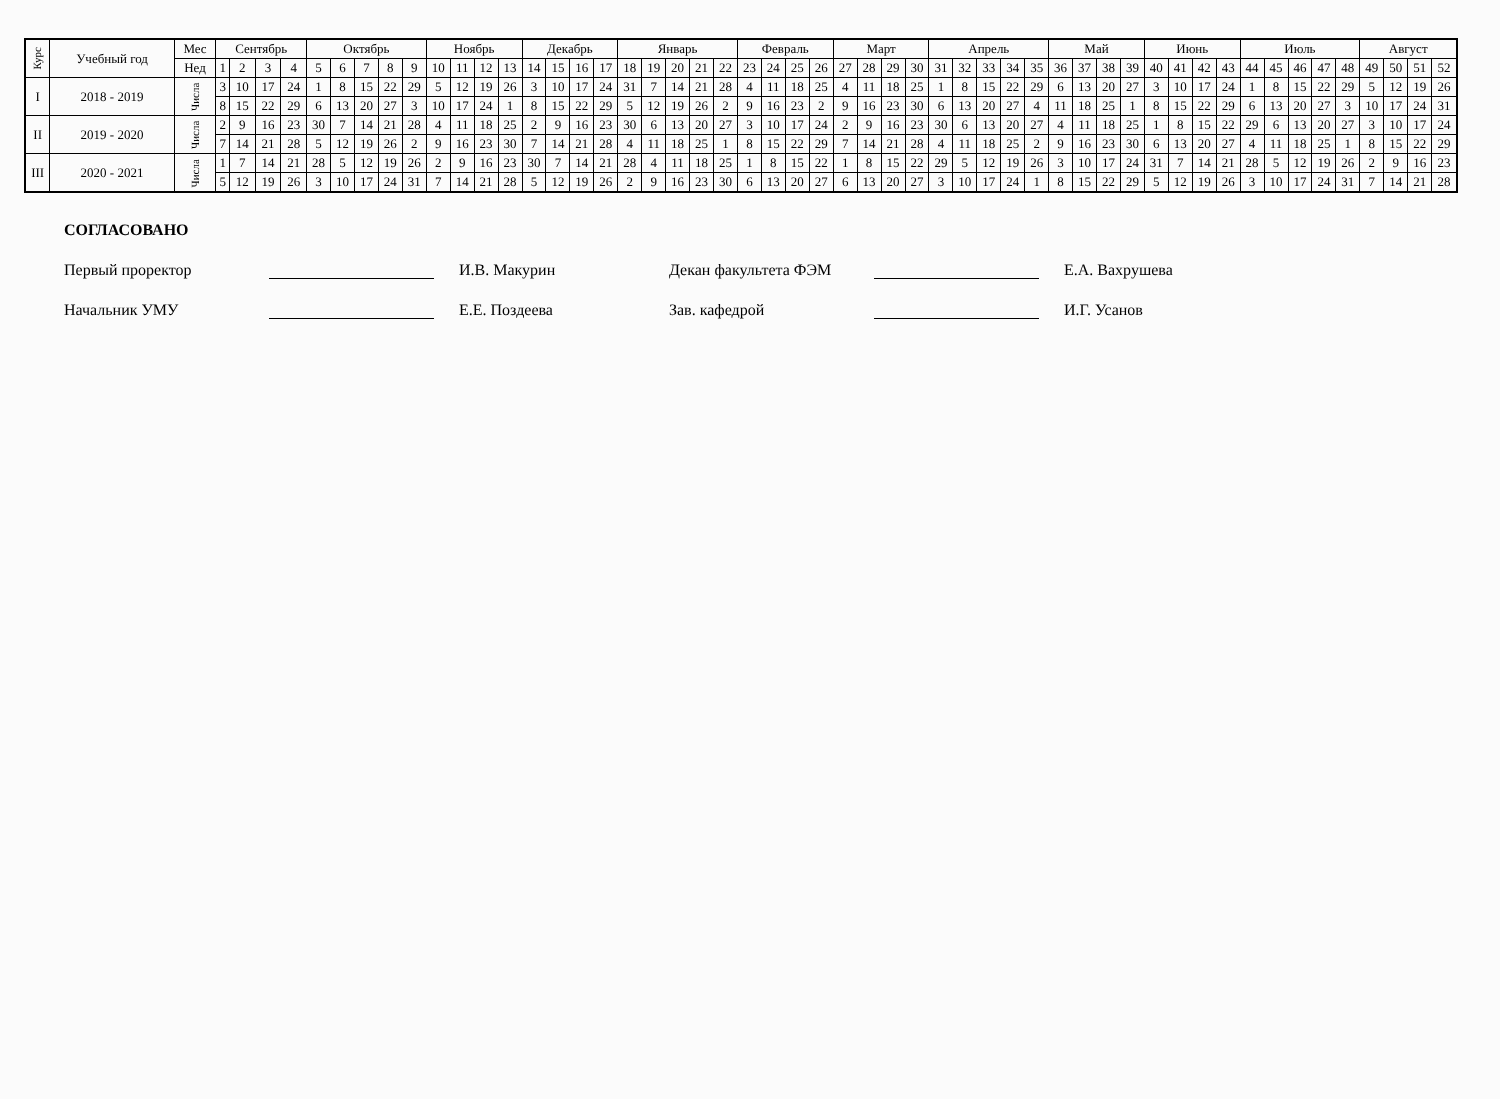| Курс | Учебный год | Мес | Сентябрь | | | | Октябрь | | | | | Ноябрь | | | | Декабрь | | | | Январь | | | | | Февраль | | | | Март | | | | Апрель | | | | | Май | | | | Июнь | | | | Июль | | | | | Август | | | |
| --- | --- | --- | --- | --- | --- | --- | --- | --- | --- | --- | --- | --- | --- | --- | --- | --- | --- | --- | --- | --- | --- | --- | --- | --- | --- | --- | --- | --- | --- | --- | --- | --- | --- | --- | --- | --- | --- | --- | --- | --- | --- | --- | --- | --- | --- | --- | --- | --- | --- | --- | --- | --- | --- | --- |
| | | Нед | 1 | 2 | 3 | 4 | 5 | 6 | 7 | 8 | 9 | 10 | 11 | 12 | 13 | 14 | 15 | 16 | 17 | 18 | 19 | 20 | 21 | 22 | 23 | 24 | 25 | 26 | 27 | 28 | 29 | 30 | 31 | 32 | 33 | 34 | 35 | 36 | 37 | 38 | 39 | 40 | 41 | 42 | 43 | 44 | 45 | 46 | 47 | 48 | 49 | 50 | 51 | 52 |
| I | 2018 - 2019 | Числа | 3 | 10 | 17 | 24 | 1 | 8 | 15 | 22 | 29 | 5 | 12 | 19 | 26 | 3 | 10 | 17 | 24 | 31 | 7 | 14 | 21 | 28 | 4 | 11 | 18 | 25 | 4 | 11 | 18 | 25 | 1 | 8 | 15 | 22 | 29 | 6 | 13 | 20 | 27 | 3 | 10 | 17 | 24 | 1 | 8 | 15 | 22 | 29 | 5 | 12 | 19 | 26 |
| | | | 8 | 15 | 22 | 29 | 6 | 13 | 20 | 27 | 3 | 10 | 17 | 24 | 1 | 8 | 15 | 22 | 29 | 5 | 12 | 19 | 26 | 2 | 9 | 16 | 23 | 2 | 9 | 16 | 23 | 30 | 6 | 13 | 20 | 27 | 4 | 11 | 18 | 25 | 1 | 8 | 15 | 22 | 29 | 6 | 13 | 20 | 27 | 3 | 10 | 17 | 24 | 31 |
| II | 2019 - 2020 | Числа | 2 | 9 | 16 | 23 | 30 | 7 | 14 | 21 | 28 | 4 | 11 | 18 | 25 | 2 | 9 | 16 | 23 | 30 | 6 | 13 | 20 | 27 | 3 | 10 | 17 | 24 | 2 | 9 | 16 | 23 | 30 | 6 | 13 | 20 | 27 | 4 | 11 | 18 | 25 | 1 | 8 | 15 | 22 | 29 | 6 | 13 | 20 | 27 | 3 | 10 | 17 | 24 |
| | | | 7 | 14 | 21 | 28 | 5 | 12 | 19 | 26 | 2 | 9 | 16 | 23 | 30 | 7 | 14 | 21 | 28 | 4 | 11 | 18 | 25 | 1 | 8 | 15 | 22 | 29 | 7 | 14 | 21 | 28 | 4 | 11 | 18 | 25 | 2 | 9 | 16 | 23 | 30 | 6 | 13 | 20 | 27 | 4 | 11 | 18 | 25 | 1 | 8 | 15 | 22 | 29 |
| III | 2020 - 2021 | Числа | 1 | 7 | 14 | 21 | 28 | 5 | 12 | 19 | 26 | 2 | 9 | 16 | 23 | 30 | 7 | 14 | 21 | 28 | 4 | 11 | 18 | 25 | 1 | 8 | 15 | 22 | 1 | 8 | 15 | 22 | 29 | 5 | 12 | 19 | 26 | 3 | 10 | 17 | 24 | 31 | 7 | 14 | 21 | 28 | 5 | 12 | 19 | 26 | 2 | 9 | 16 | 23 |
| | | | 5 | 12 | 19 | 26 | 3 | 10 | 17 | 24 | 31 | 7 | 14 | 21 | 28 | 5 | 12 | 19 | 26 | 2 | 9 | 16 | 23 | 30 | 6 | 13 | 20 | 27 | 6 | 13 | 20 | 27 | 3 | 10 | 17 | 24 | 1 | 8 | 15 | 22 | 29 | 5 | 12 | 19 | 26 | 3 | 10 | 17 | 24 | 31 | 7 | 14 | 21 | 28 |
СОГЛАСОВАНО
Первый проректор И.В. Макурин Декан факультета ФЭМ
Е.А. Вахрушева
Начальник УМУ Е.Е. Поздеева Зав. кафедрой И.Г. Усанов